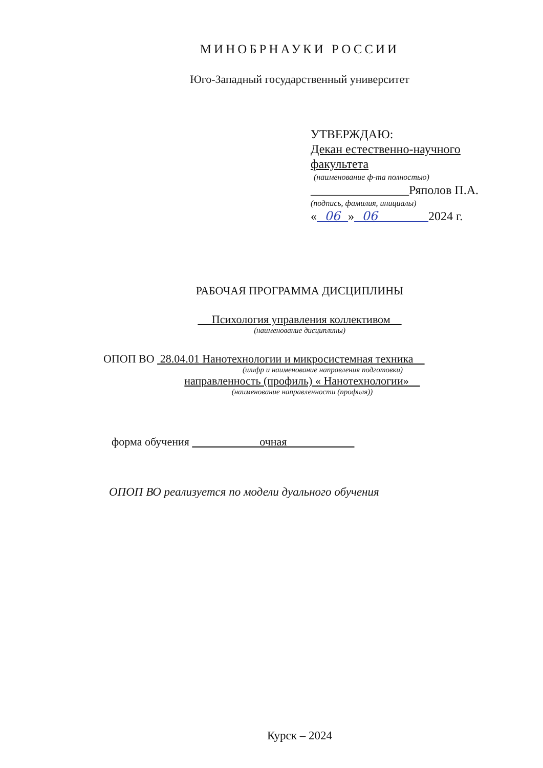МИНОБРНАУКИ РОССИИ
Юго-Западный государственный университет
УТВЕРЖДАЮ:
Декан естественно-научного
факультета
(наименование ф-та полностью)
________________Ряполов П.А.
(подпись, фамилия, инициалы)
« 06 » 06 2024 г.
РАБОЧАЯ ПРОГРАММА ДИСЦИПЛИНЫ
Психология управления коллективом
(наименование дисциплины)
ОПОП ВО 28.04.01 Нанотехнологии и микросистемная техника
(шифр и наименование направления подготовки)
направленность (профиль) « Нанотехнологии»
(наименование направленности (профиля))
форма обучения очная
ОПОП ВО реализуется по модели дуального обучения
Курск – 2024